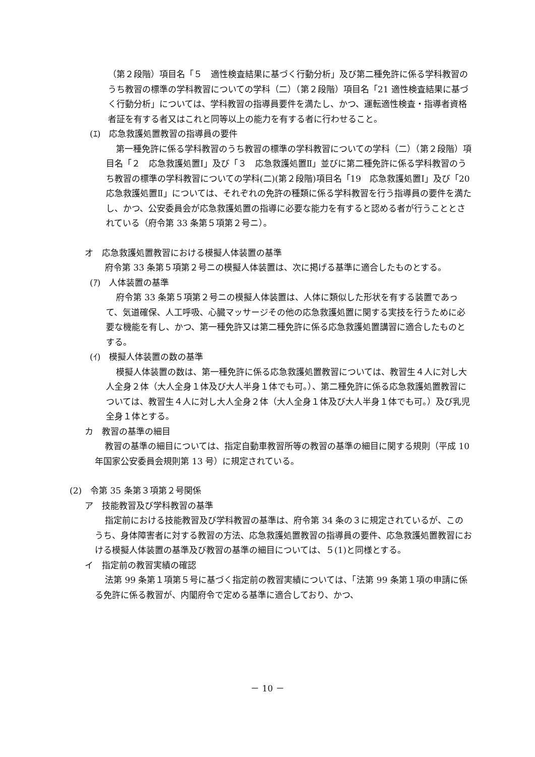（第２段階）項目名「５　適性検査結果に基づく行動分析」及び第二種免許に係る学科教習のうち教習の標準の学科教習についての学科（二）（第２段階）項目名「21 適性検査結果に基づく行動分析」については、学科教習の指導員要件を満たし、かつ、運転適性検査・指導者資格者証を有する者又はこれと同等以上の能力を有する者に行わせること。
(ｴ)　応急救護処置教習の指導員の要件
第一種免許に係る学科教習のうち教習の標準の学科教習についての学科（二）（第２段階）項目名「２　応急救護処置Ⅰ」及び「３　応急救護処置Ⅱ」並びに第二種免許に係る学科教習のうち教習の標準の学科教習についての学科(二)(第２段階)項目名「19　応急救護処置Ⅰ」及び「20　応急救護処置Ⅱ」については、それぞれの免許の種類に係る学科教習を行う指導員の要件を満たし、かつ、公安委員会が応急救護処置の指導に必要な能力を有すると認める者が行うこととされている（府令第 33 条第５項第２号ニ）。
オ　応急救護処置教習における模擬人体装置の基準
府令第 33 条第５項第２号ニの模擬人体装置は、次に掲げる基準に適合したものとする。
(ｱ)　人体装置の基準
府令第 33 条第５項第２号ニの模擬人体装置は、人体に類似した形状を有する装置であって、気道確保、人工呼吸、心臓マッサージその他の応急救護処置に関する実技を行うために必要な機能を有し、かつ、第一種免許又は第二種免許に係る応急救護処置講習に適合したものとする。
(ｲ)　模擬人体装置の数の基準
模擬人体装置の数は、第一種免許に係る応急救護処置教習については、教習生４人に対し大人全身２体（大人全身１体及び大人半身１体でも可。）、第二種免許に係る応急救護処置教習については、教習生４人に対し大人全身２体（大人全身１体及び大人半身１体でも可。）及び乳児全身１体とする。
カ　教習の基準の細目
教習の基準の細目については、指定自動車教習所等の教習の基準の細目に関する規則（平成 10 年国家公安委員会規則第 13 号）に規定されている。
(2)　令第 35 条第３項第２号関係
ア　技能教習及び学科教習の基準
指定前における技能教習及び学科教習の基準は、府令第 34 条の３に規定されているが、このうち、身体障害者に対する教習の方法、応急救護処置教習の指導員の要件、応急救護処置教習における模擬人体装置の基準及び教習の基準の細目については、５(1)と同様とする。
イ　指定前の教習実績の確認
法第 99 条第１項第５号に基づく指定前の教習実績については、「法第 99 条第１項の申請に係る免許に係る教習が、内閣府令で定める基準に適合しており、かつ、
－ 10 －